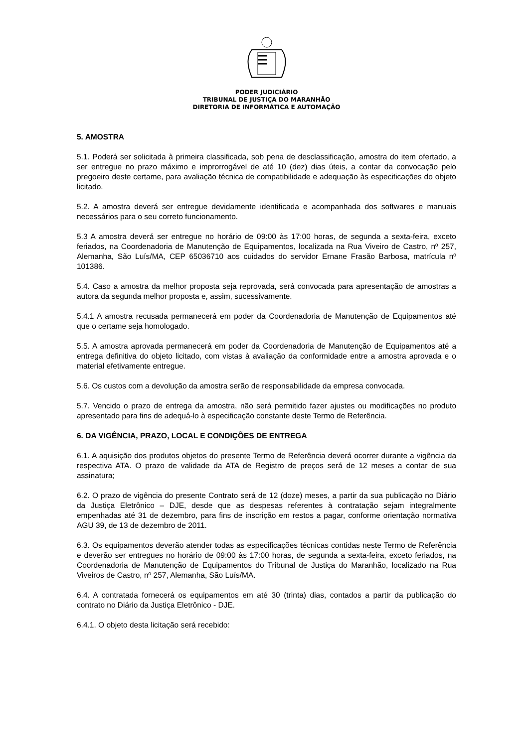PODER JUDICIÁRIO
TRIBUNAL DE JUSTIÇA DO MARANHÃO
DIRETORIA DE INFORMÁTICA E AUTOMAÇÃO
5. AMOSTRA
5.1. Poderá ser solicitada à primeira classificada, sob pena de desclassificação, amostra do item ofertado, a ser entregue no prazo máximo e improrrogável de até 10 (dez) dias úteis, a contar da convocação pelo pregoeiro deste certame, para avaliação técnica de compatibilidade e adequação às especificações do objeto licitado.
5.2. A amostra deverá ser entregue devidamente identificada e acompanhada dos softwares e manuais necessários para o seu correto funcionamento.
5.3 A amostra deverá ser entregue no horário de 09:00 às 17:00 horas, de segunda a sexta-feira, exceto feriados, na Coordenadoria de Manutenção de Equipamentos, localizada na Rua Viveiro de Castro, nº 257, Alemanha, São Luís/MA, CEP 65036710 aos cuidados do servidor Ernane Frasão Barbosa, matrícula nº 101386.
5.4. Caso a amostra da melhor proposta seja reprovada, será convocada para apresentação de amostras a autora da segunda melhor proposta e, assim, sucessivamente.
5.4.1 A amostra recusada permanecerá em poder da Coordenadoria de Manutenção de Equipamentos até que o certame seja homologado.
5.5. A amostra aprovada permanecerá em poder da Coordenadoria de Manutenção de Equipamentos até a entrega definitiva do objeto licitado, com vistas à avaliação da conformidade entre a amostra aprovada e o material efetivamente entregue.
5.6. Os custos com a devolução da amostra serão de responsabilidade da empresa convocada.
5.7. Vencido o prazo de entrega da amostra, não será permitido fazer ajustes ou modificações no produto apresentado para fins de adequá-lo à especificação constante deste Termo de Referência.
6. DA VIGÊNCIA, PRAZO, LOCAL E CONDIÇÕES DE ENTREGA
6.1. A aquisição dos produtos objetos do presente Termo de Referência deverá ocorrer durante a vigência da respectiva ATA. O prazo de validade da ATA de Registro de preços será de 12 meses a contar de sua assinatura;
6.2. O prazo de vigência do presente Contrato será de 12 (doze) meses, a partir da sua publicação no Diário da Justiça Eletrônico – DJE, desde que as despesas referentes à contratação sejam integralmente empenhadas até 31 de dezembro, para fins de inscrição em restos a pagar, conforme orientação normativa AGU 39, de 13 de dezembro de 2011.
6.3. Os equipamentos deverão atender todas as especificações técnicas contidas neste Termo de Referência e deverão ser entregues no horário de 09:00 às 17:00 horas, de segunda a sexta-feira, exceto feriados, na Coordenadoria de Manutenção de Equipamentos do Tribunal de Justiça do Maranhão, localizado na Rua Viveiros de Castro, nº 257, Alemanha, São Luís/MA.
6.4. A contratada fornecerá os equipamentos em até 30 (trinta) dias, contados a partir da publicação do contrato no Diário da Justiça Eletrônico - DJE.
6.4.1. O objeto desta licitação será recebido: